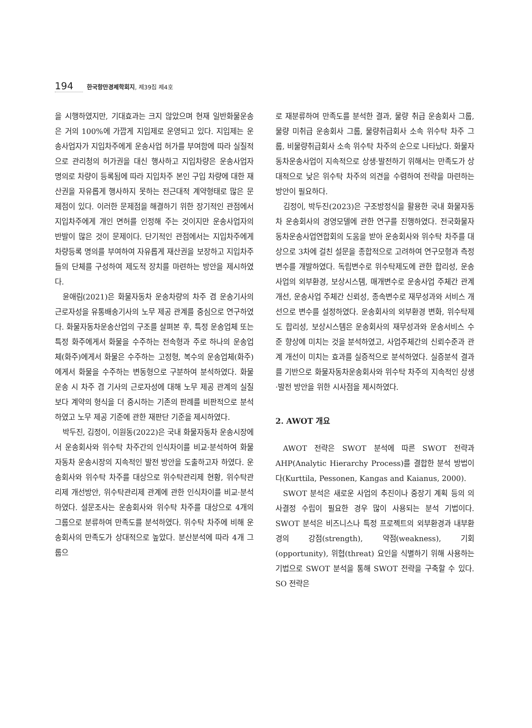194 한국항만경제학회지, 제39집 제4호
을 시행하였지만, 기대효과는 크지 않았으며 현재 일반화물운송은 거의 100%에 가깝게 지입제로 운영되고 있다. 지입제는 운송사업자가 지입차주에게 운송사업 허가를 부여함에 따라 실질적으로 관리청의 허가권을 대신 행사하고 지입차량은 운송사업자 명의로 차량이 등록됨에 따라 지입차주 본인 구입 차량에 대한 재산권을 자유롭게 행사하지 못하는 전근대적 계약형태로 많은 문제점이 있다. 이러한 문제점을 해결하기 위한 장기적인 관점에서 지입차주에게 개인 면허를 인정해 주는 것이지만 운송사업자의 반발이 많은 것이 문제이다. 단기적인 관점에서는 지입차주에게 차량등록 명의를 부여하여 자유롭게 재산권을 보장하고 지입차주들의 단체를 구성하여 제도적 장치를 마련하는 방안을 제시하였다.
윤애림(2021)은 화물자동차 운송차량의 차주 겸 운송기사의 근로자성을 유통배송기사의 노무 제공 관계를 중심으로 연구하였다. 화물자동차운송산업의 구조를 살펴본 후, 특정 운송업체 또는 특정 화주에게서 화물을 수주하는 전속형과 주로 하나의 운송업체(화주)에게서 화물은 수주하는 고정형, 복수의 운송업체(화주)에게서 화물을 수주하는 변동형으로 구분하여 분석하였다. 화물운송 시 차주 겸 기사의 근로자성에 대해 노무 제공 관계의 실질보다 계약의 형식을 더 중시하는 기존의 판례를 비판적으로 분석하였고 노무 제공 기준에 관한 재판단 기준을 제시하였다.
박두진, 김정이, 이원동(2022)은 국내 화물자동차 운송시장에서 운송회사와 위수탁 차주간의 인식차이를 비교·분석하여 화물자동차 운송시장의 지속적인 발전 방안을 도출하고자 하였다. 운송회사와 위수탁 차주를 대상으로 위수탁관리제 현황, 위수탁관리제 개선방안, 위수탁관리제 관계에 관한 인식차이를 비교·분석하였다. 설문조사는 운송회사와 위수탁 차주를 대상으로 4개의 그룹으로 분류하여 만족도를 분석하였다. 위수탁 차주에 비해 운송회사의 만족도가 상대적으로 높았다. 분산분석에 따라 4개 그룹으
로 재분류하여 만족도를 분석한 결과, 물량 취급 운송회사 그룹, 물량 미취급 운송회사 그룹, 물량취급회사 소속 위수탁 차주 그룹, 비물량취급회사 소속 위수탁 차주의 순으로 나타났다. 화물자동차운송사업이 지속적으로 상생·발전하기 위해서는 만족도가 상대적으로 낮은 위수탁 차주의 의견을 수렴하여 전략을 마련하는 방안이 필요하다.
김정이, 박두진(2023)은 구조방정식을 활용한 국내 화물자동차 운송회사의 경영모델에 관한 연구를 진행하였다. 전국화물자동차운송사업연합회의 도움을 받아 운송회사와 위수탁 차주를 대상으로 3차에 걸친 설문을 종합적으로 고려하여 연구모형과 측정 변수를 개발하였다. 독립변수로 위수탁제도에 관한 합리성, 운송사업의 외부환경, 보상시스템, 매개변수로 운송사업 주체간 관계 개선, 운송사업 주체간 신뢰성, 종속변수로 재무성과와 서비스 개선으로 변수를 설정하였다. 운송회사의 외부환경 변화, 위수탁제도 합리성, 보상시스템은 운송회사의 재무성과와 운송서비스 수준 향상에 미치는 것을 분석하였고, 사업주체간의 신뢰수준과 관계 개선이 미치는 효과를 실증적으로 분석하였다. 실증분석 결과를 기반으로 화물자동차운송회사와 위수탁 차주의 지속적인 상생·발전 방안을 위한 시사점을 제시하였다.
2. AWOT 개요
AWOT 전략은 SWOT 분석에 따른 SWOT 전략과 AHP(Analytic Hierarchy Process)를 결합한 분석 방법이다(Kurttila, Pessonen, Kangas and Kaianus, 2000).
SWOT 분석은 새로운 사업의 추진이나 중장기 계획 등의 의사결정 수립이 필요한 경우 많이 사용되는 분석 기법이다. SWOT 분석은 비즈니스나 특정 프로젝트의 외부환경과 내부환경의 강점(strength), 약점(weakness), 기회(opportunity), 위협(threat) 요인을 식별하기 위해 사용하는 기법으로 SWOT 분석을 통해 SWOT 전략을 구축할 수 있다. SO 전략은